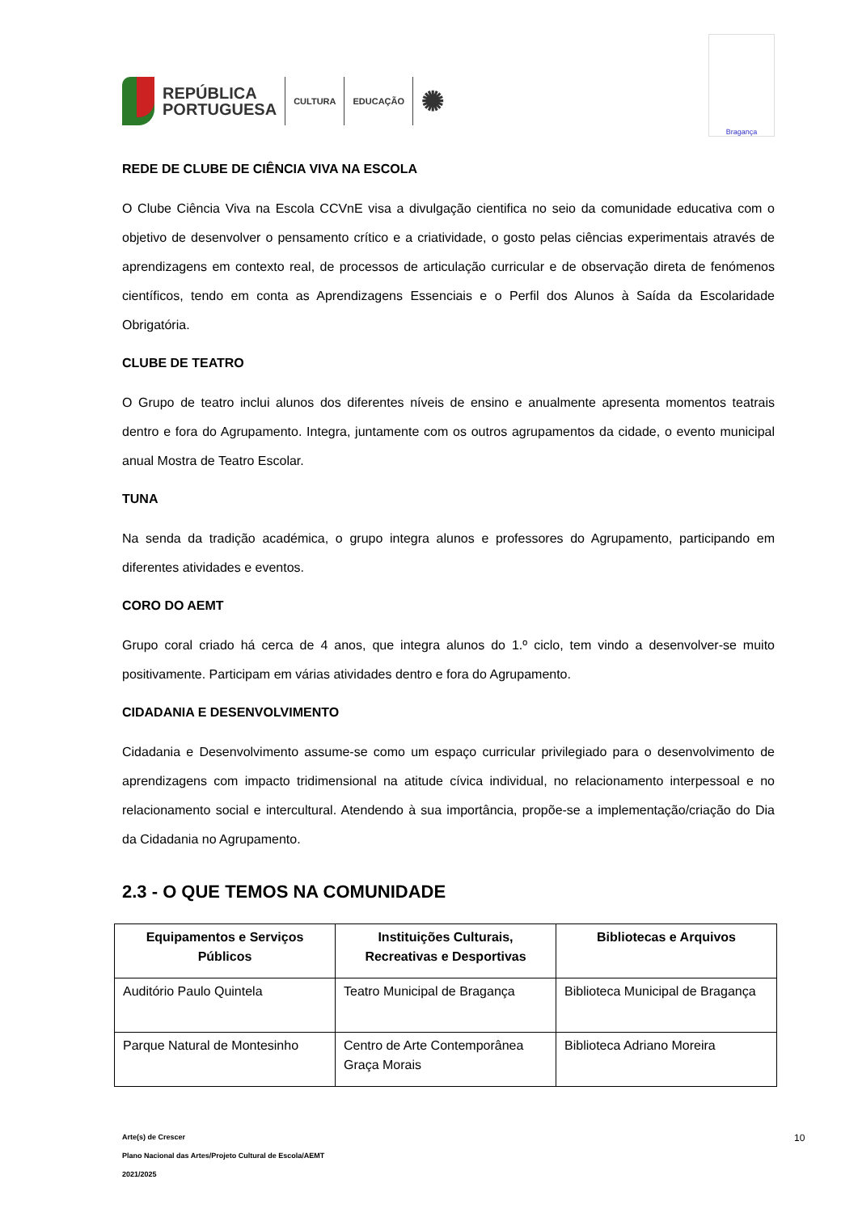REPÚBLICA
PORTUGUESA
CULTURA EDUCAÇÃO
✺
Bragança
REDE DE CLUBE DE CIÊNCIA VIVA NA ESCOLA
O Clube Ciência Viva na Escola CCVnE visa a divulgação cientifica no seio da comunidade educativa com o objetivo de desenvolver o pensamento crítico e a criatividade, o gosto pelas ciências experimentais através de aprendizagens em contexto real, de processos de articulação curricular e de observação direta de fenómenos científicos, tendo em conta as Aprendizagens Essenciais e o Perfil dos Alunos à Saída da Escolaridade Obrigatória.
CLUBE DE TEATRO
O Grupo de teatro inclui alunos dos diferentes níveis de ensino e anualmente apresenta momentos teatrais dentro e fora do Agrupamento. Integra, juntamente com os outros agrupamentos da cidade, o evento municipal anual Mostra de Teatro Escolar.
TUNA
Na senda da tradição académica, o grupo integra alunos e professores do Agrupamento, participando em diferentes atividades e eventos.
CORO DO AEMT
Grupo coral criado há cerca de 4 anos, que integra alunos do 1.º ciclo, tem vindo a desenvolver-se muito positivamente. Participam em várias atividades dentro e fora do Agrupamento.
CIDADANIA E DESENVOLVIMENTO
Cidadania e Desenvolvimento assume-se como um espaço curricular privilegiado para o desenvolvimento de aprendizagens com impacto tridimensional na atitude cívica individual, no relacionamento interpessoal e no relacionamento social e intercultural. Atendendo à sua importância, propõe-se a implementação/criação do Dia da Cidadania no Agrupamento.
2.3 - O QUE TEMOS NA COMUNIDADE
| Equipamentos e Serviços Públicos | Instituições Culturais, Recreativas e Desportivas | Bibliotecas e Arquivos |
| --- | --- | --- |
| Auditório Paulo Quintela | Teatro Municipal de Bragança | Biblioteca Municipal de Bragança |
| Parque Natural de Montesinho | Centro de Arte Contemporânea Graça Morais | Biblioteca Adriano Moreira |
Arte(s) de Crescer
Plano Nacional das Artes/Projeto Cultural de Escola/AEMT
2021/2025
10